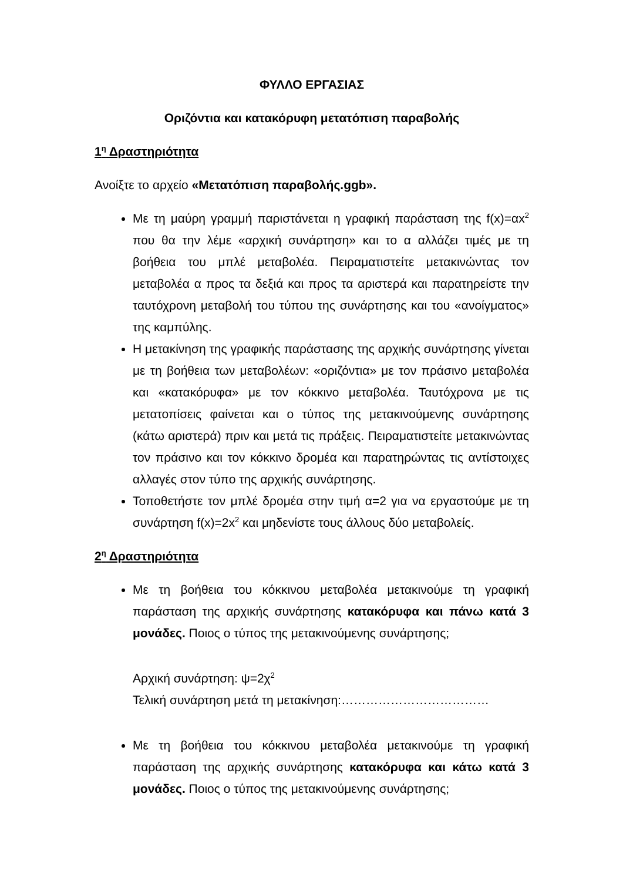ΦΥΛΛΟ ΕΡΓΑΣΙΑΣ
Οριζόντια και κατακόρυφη μετατόπιση παραβολής
1<sup>η</sup> Δραστηριότητα
Ανοίξτε το αρχείο «Μετατόπιση παραβολής.ggb».
Με τη μαύρη γραμμή παριστάνεται η γραφική παράσταση της f(x)=αx<sup>2</sup> που θα την λέμε «αρχική συνάρτηση» και το α αλλάζει τιμές με τη βοήθεια του μπλέ μεταβολέα. Πειραματιστείτε μετακινώντας τον μεταβολέα α προς τα δεξιά και προς τα αριστερά και παρατηρείστε την ταυτόχρονη μεταβολή του τύπου της συνάρτησης και του «ανοίγματος» της καμπύλης.
Η μετακίνηση της γραφικής παράστασης της αρχικής συνάρτησης γίνεται με τη βοήθεια των μεταβολέων: «οριζόντια» με τον πράσινο μεταβολέα και «κατακόρυφα» με τον κόκκινο μεταβολέα. Ταυτόχρονα με τις μετατοπίσεις φαίνεται και ο τύπος της μετακινούμενης συνάρτησης (κάτω αριστερά) πριν και μετά τις πράξεις. Πειραματιστείτε μετακινώντας τον πράσινο και τον κόκκινο δρομέα και παρατηρώντας τις αντίστοιχες αλλαγές στον τύπο της αρχικής συνάρτησης.
Τοποθετήστε τον μπλέ δρομέα στην τιμή α=2 για να εργαστούμε με τη συνάρτηση f(x)=2x<sup>2</sup> και μηδενίστε τους άλλους δύο μεταβολείς.
2<sup>η</sup> Δραστηριότητα
Με τη βοήθεια του κόκκινου μεταβολέα μετακινούμε τη γραφική παράσταση της αρχικής συνάρτησης κατακόρυφα και πάνω κατά 3 μονάδες. Ποιος ο τύπος της μετακινούμενης συνάρτησης;
Αρχική συνάρτηση: ψ=2χ<sup>2</sup>
Τελική συνάρτηση μετά τη μετακίνηση:………………………………
Με τη βοήθεια του κόκκινου μεταβολέα μετακινούμε τη γραφική παράσταση της αρχικής συνάρτησης κατακόρυφα και κάτω κατά 3 μονάδες. Ποιος ο τύπος της μετακινούμενης συνάρτησης;